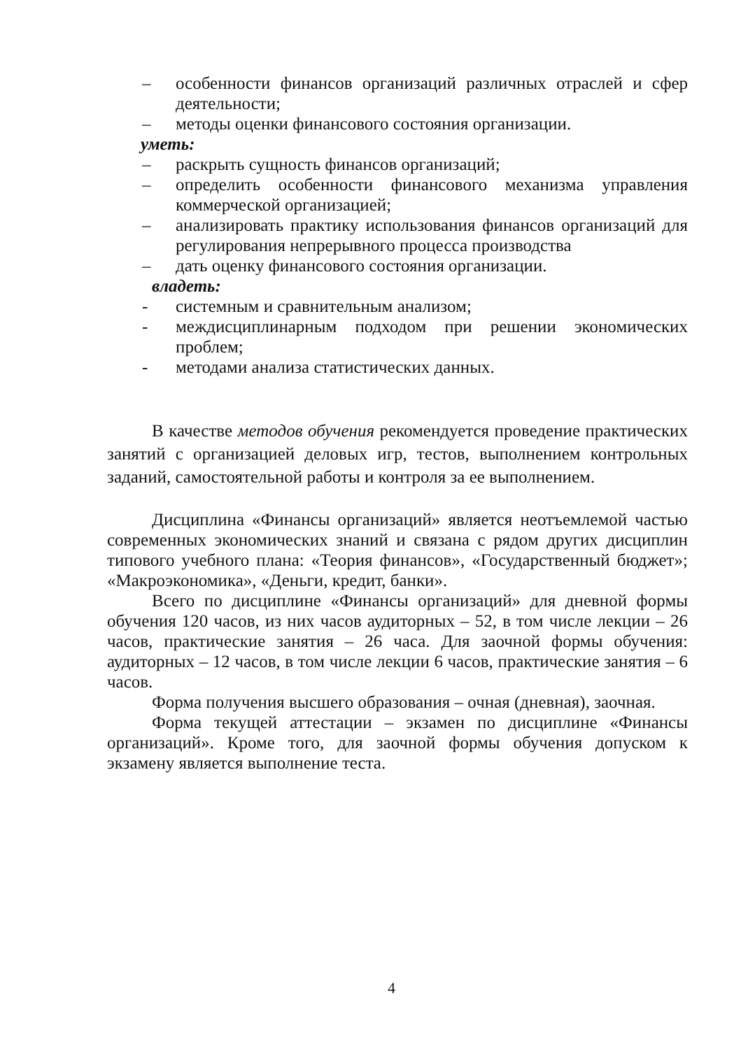– особенности финансов организаций различных отраслей и сфер деятельности;
– методы оценки финансового состояния организации.
уметь:
– раскрыть сущность финансов организаций;
– определить особенности финансового механизма управления коммерческой организацией;
– анализировать практику использования финансов организаций для регулирования непрерывного процесса производства
– дать оценку финансового состояния организации.
владеть:
- системным и сравнительным анализом;
- междисциплинарным подходом при решении экономических проблем;
- методами анализа статистических данных.
В качестве методов обучения рекомендуется проведение практических занятий с организацией деловых игр, тестов, выполнением контрольных заданий, самостоятельной работы и контроля за ее выполнением.
Дисциплина «Финансы организаций» является неотъемлемой частью современных экономических знаний и связана с рядом других дисциплин типового учебного плана: «Теория финансов», «Государственный бюджет»; «Макроэкономика», «Деньги, кредит, банки».
Всего по дисциплине «Финансы организаций» для дневной формы обучения 120 часов, из них часов аудиторных – 52, в том числе лекции – 26 часов, практические занятия – 26 часа. Для заочной формы обучения: аудиторных – 12 часов, в том числе лекции 6 часов, практические занятия – 6 часов.
Форма получения высшего образования – очная (дневная), заочная.
Форма текущей аттестации – экзамен по дисциплине «Финансы организаций». Кроме того, для заочной формы обучения допуском к экзамену является выполнение теста.
4